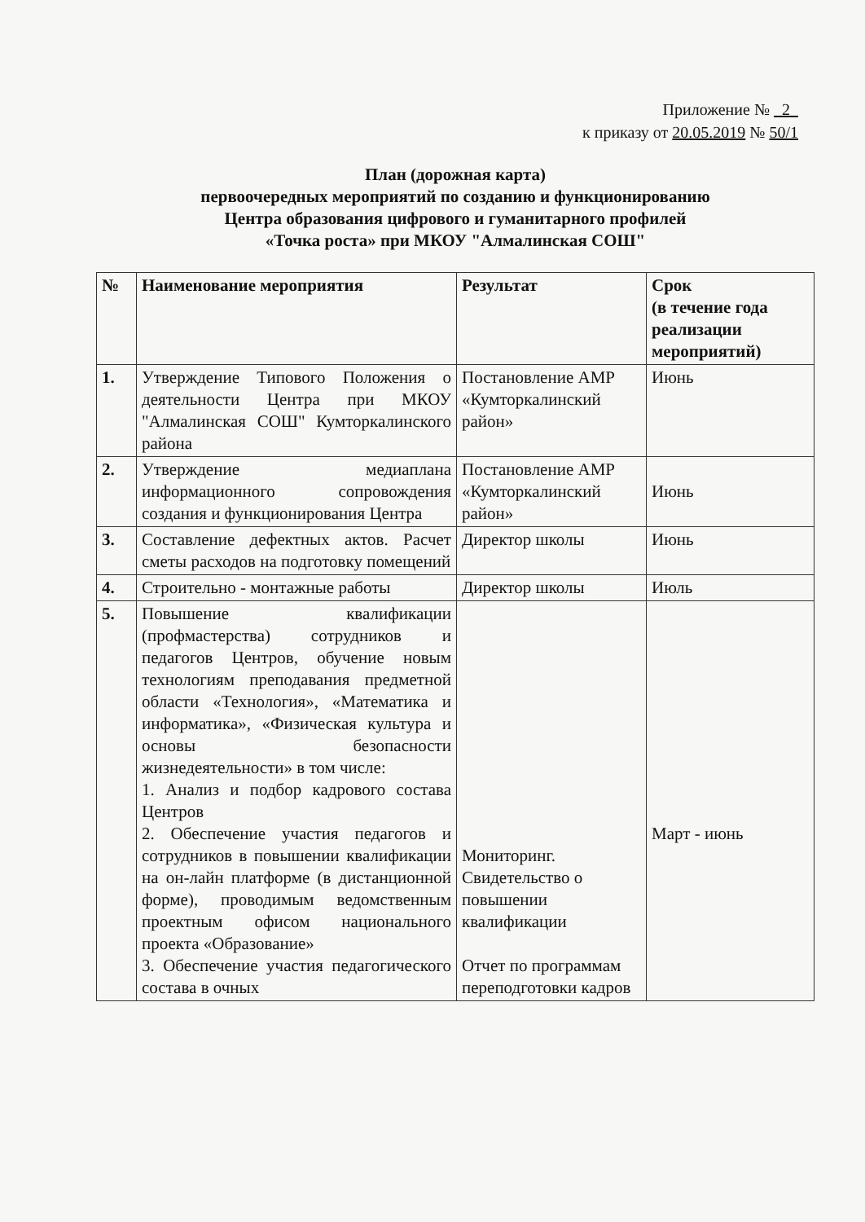Приложение № 2
к приказу от 20.05.2019 № 50/1
План (дорожная карта)
первоочередных мероприятий по созданию и функционированию
Центра образования цифрового и гуманитарного профилей
«Точка роста» при МКОУ "Алмалинская СОШ"
| № | Наименование мероприятия | Результат | Срок (в течение года реализации мероприятий) |
| --- | --- | --- | --- |
| 1. | Утверждение Типового Положения о деятельности Центра при МКОУ "Алмалинская СОШ" Кумторкалинского района | Постановление АМР «Кумторкалинский район» | Июнь |
| 2. | Утверждение медиаплана информационного сопровождения создания и функционирования Центра | Постановление АМР «Кумторкалинский район» | Июнь |
| 3. | Составление дефектных актов. Расчет сметы расходов на подготовку помещений | Директор школы | Июнь |
| 4. | Строительно - монтажные работы | Директор школы | Июль |
| 5. | Повышение квалификации (профмастерства) сотрудников и педагогов Центров, обучение новым технологиям преподавания предметной области «Технология», «Математика и информатика», «Физическая культура и основы безопасности жизнедеятельности» в том числе: 1. Анализ и подбор кадрового состава Центров 2. Обеспечение участия педагогов и сотрудников в повышении квалификации на он-лайн платформе (в дистанционной форме), проводимым ведомственным проектным офисом национального проекта «Образование» 3. Обеспечение участия педагогического состава в очных | Мониторинг. Свидетельство о повышении квалификации Отчет по программам переподготовки кадров | Март - июнь |